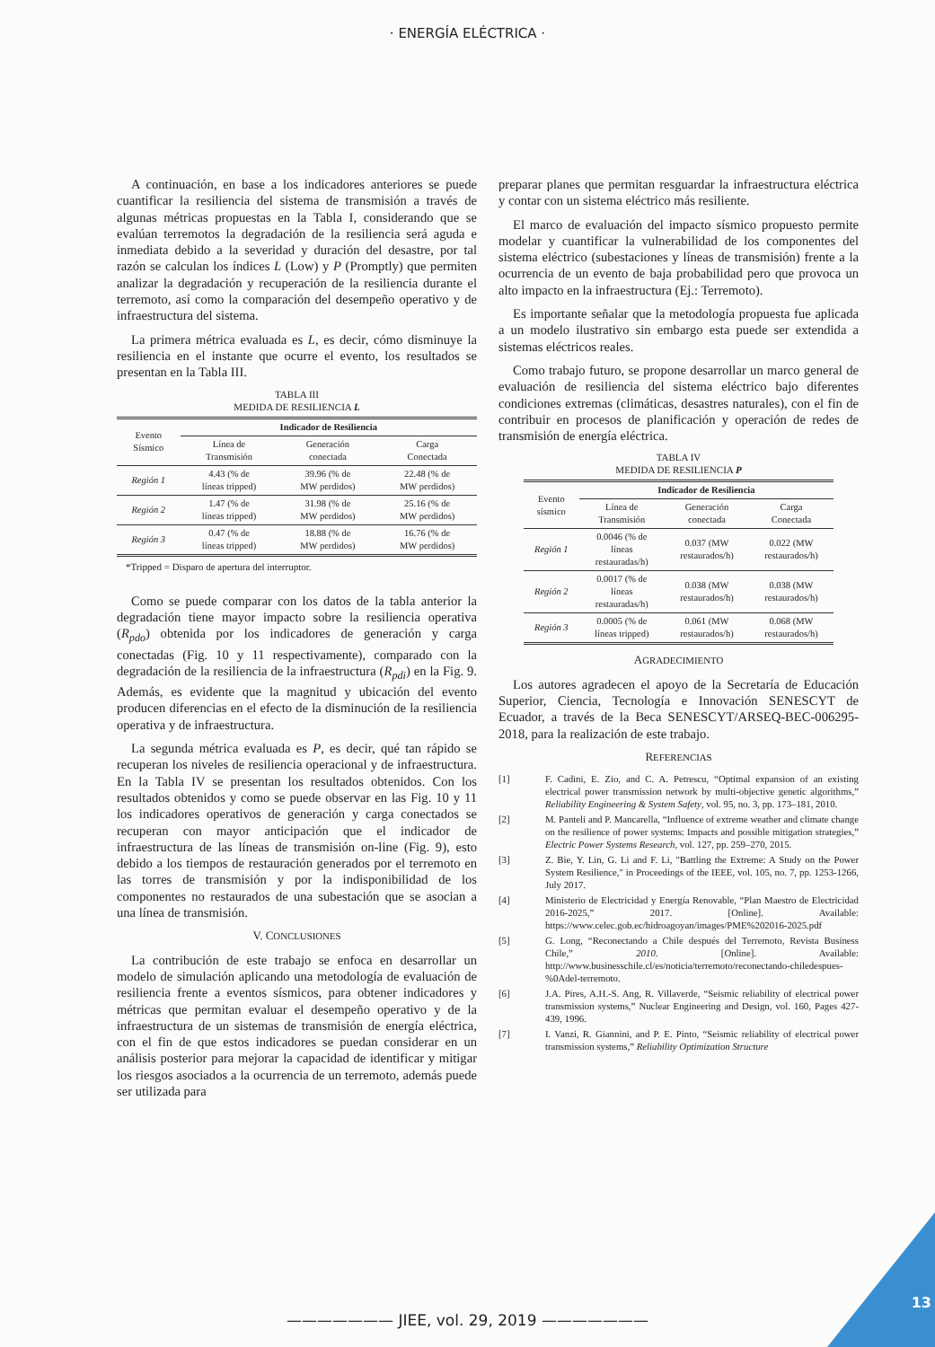· ENERGÍA ELÉCTRICA ·
A continuación, en base a los indicadores anteriores se puede cuantificar la resiliencia del sistema de transmisión a través de algunas métricas propuestas en la Tabla I, considerando que se evalúan terremotos la degradación de la resiliencia será aguda e inmediata debido a la severidad y duración del desastre, por tal razón se calculan los índices L (Low) y P (Promptly) que permiten analizar la degradación y recuperación de la resiliencia durante el terremoto, así como la comparación del desempeño operativo y de infraestructura del sistema.
La primera métrica evaluada es L, es decir, cómo disminuye la resiliencia en el instante que ocurre el evento, los resultados se presentan en la Tabla III.
TABLA III
MEDIDA DE RESILIENCIA L
| Evento Sísmico | Indicador de Resiliencia | | |
| | Línea de Transmisión | Generación conectada | Carga Conectada |
| Región 1 | 4.43 (% de líneas tripped) | 39.96 (% de MW perdidos) | 22.48 (% de MW perdidos) |
| Región 2 | 1.47 (% de líneas tripped) | 31.98 (% de MW perdidos) | 25.16 (% de MW perdidos) |
| Región 3 | 0.47 (% de líneas tripped) | 18.88 (% de MW perdidos) | 16.76 (% de MW perdidos) |
*Tripped = Disparo de apertura del interruptor.
Como se puede comparar con los datos de la tabla anterior la degradación tiene mayor impacto sobre la resiliencia operativa (R<sub>pdo</sub>) obtenida por los indicadores de generación y carga conectadas (Fig. 10 y 11 respectivamente), comparado con la degradación de la resiliencia de la infraestructura (R<sub>pdi</sub>) en la Fig. 9. Además, es evidente que la magnitud y ubicación del evento producen diferencias en el efecto de la disminución de la resiliencia operativa y de infraestructura.
La segunda métrica evaluada es P, es decir, qué tan rápido se recuperan los niveles de resiliencia operacional y de infraestructura. En la Tabla IV se presentan los resultados obtenidos. Con los resultados obtenidos y como se puede observar en las Fig. 10 y 11 los indicadores operativos de generación y carga conectados se recuperan con mayor anticipación que el indicador de infraestructura de las líneas de transmisión on-line (Fig. 9), esto debido a los tiempos de restauración generados por el terremoto en las torres de transmisión y por la indisponibilidad de los componentes no restaurados de una subestación que se asocian a una línea de transmisión.
V. CONCLUSIONES
La contribución de este trabajo se enfoca en desarrollar un modelo de simulación aplicando una metodología de evaluación de resiliencia frente a eventos sísmicos, para obtener indicadores y métricas que permitan evaluar el desempeño operativo y de la infraestructura de un sistemas de transmisión de energía eléctrica, con el fin de que estos indicadores se puedan considerar en un análisis posterior para mejorar la capacidad de identificar y mitigar los riesgos asociados a la ocurrencia de un terremoto, además puede ser utilizada para
preparar planes que permitan resguardar la infraestructura eléctrica y contar con un sistema eléctrico más resiliente.
El marco de evaluación del impacto sísmico propuesto permite modelar y cuantificar la vulnerabilidad de los componentes del sistema eléctrico (subestaciones y líneas de transmisión) frente a la ocurrencia de un evento de baja probabilidad pero que provoca un alto impacto en la infraestructura (Ej.: Terremoto).
Es importante señalar que la metodología propuesta fue aplicada a un modelo ilustrativo sin embargo esta puede ser extendida a sistemas eléctricos reales.
Como trabajo futuro, se propone desarrollar un marco general de evaluación de resiliencia del sistema eléctrico bajo diferentes condiciones extremas (climáticas, desastres naturales), con el fin de contribuir en procesos de planificación y operación de redes de transmisión de energía eléctrica.
TABLA IV
MEDIDA DE RESILIENCIA P
| Evento sísmico | Indicador de Resiliencia | | |
| | Línea de Transmisión | Generación conectada | Carga Conectada |
| Región 1 | 0.0046 (% de líneas restauradas/h) | 0.037 (MW restaurados/h) | 0.022 (MW restaurados/h) |
| Región 2 | 0.0017 (% de líneas restauradas/h) | 0.038 (MW restaurados/h) | 0.038 (MW restaurados/h) |
| Región 3 | 0.0005 (% de líneas tripped) | 0.061 (MW restaurados/h) | 0.068 (MW restaurados/h) |
AGRADECIMIENTO
Los autores agradecen el apoyo de la Secretaría de Educación Superior, Ciencia, Tecnología e Innovación SENESCYT de Ecuador, a través de la Beca SENESCYT/ARSEQ-BEC-006295-2018, para la realización de este trabajo.
REFERENCIAS
[1] F. Cadini, E. Zio, and C. A. Petrescu, “Optimal expansion of an existing electrical power transmission network by multi-objective genetic algorithms,” Reliability Engineering & System Safety, vol. 95, no. 3, pp. 173–181, 2010.
[2] M. Panteli and P. Mancarella, “Influence of extreme weather and climate change on the resilience of power systems: Impacts and possible mitigation strategies,” Electric Power Systems Research, vol. 127, pp. 259–270, 2015.
[3] Z. Bie, Y. Lin, G. Li and F. Li, "Battling the Extreme: A Study on the Power System Resilience," in Proceedings of the IEEE, vol. 105, no. 7, pp. 1253-1266, July 2017.
[4] Ministerio de Electricidad y Energía Renovable, “Plan Maestro de Electricidad 2016-2025,” 2017. [Online]. Available: https://www.celec.gob.ec/hidroagoyan/images/PME%202016-2025.pdf
[5] G. Long, “Reconectando a Chile después del Terremoto, Revista Business Chile,” 2010. [Online]. Available: http://www.businesschile.cl/es/noticia/terremoto/reconectando-chiledespues-%0Adel-terremoto.
[6] J.A. Pires, A.H.-S. Ang, R. Villaverde, “Seismic reliability of electrical power transmission systems,” Nuclear Engineering and Design, vol. 160, Pages 427-439, 1996.
[7] I. Vanzi, R. Giannini, and P. E. Pinto, “Seismic reliability of electrical power transmission systems,” Reliability Optimization Structure
——————— JIEE, vol. 29, 2019 ———————
13